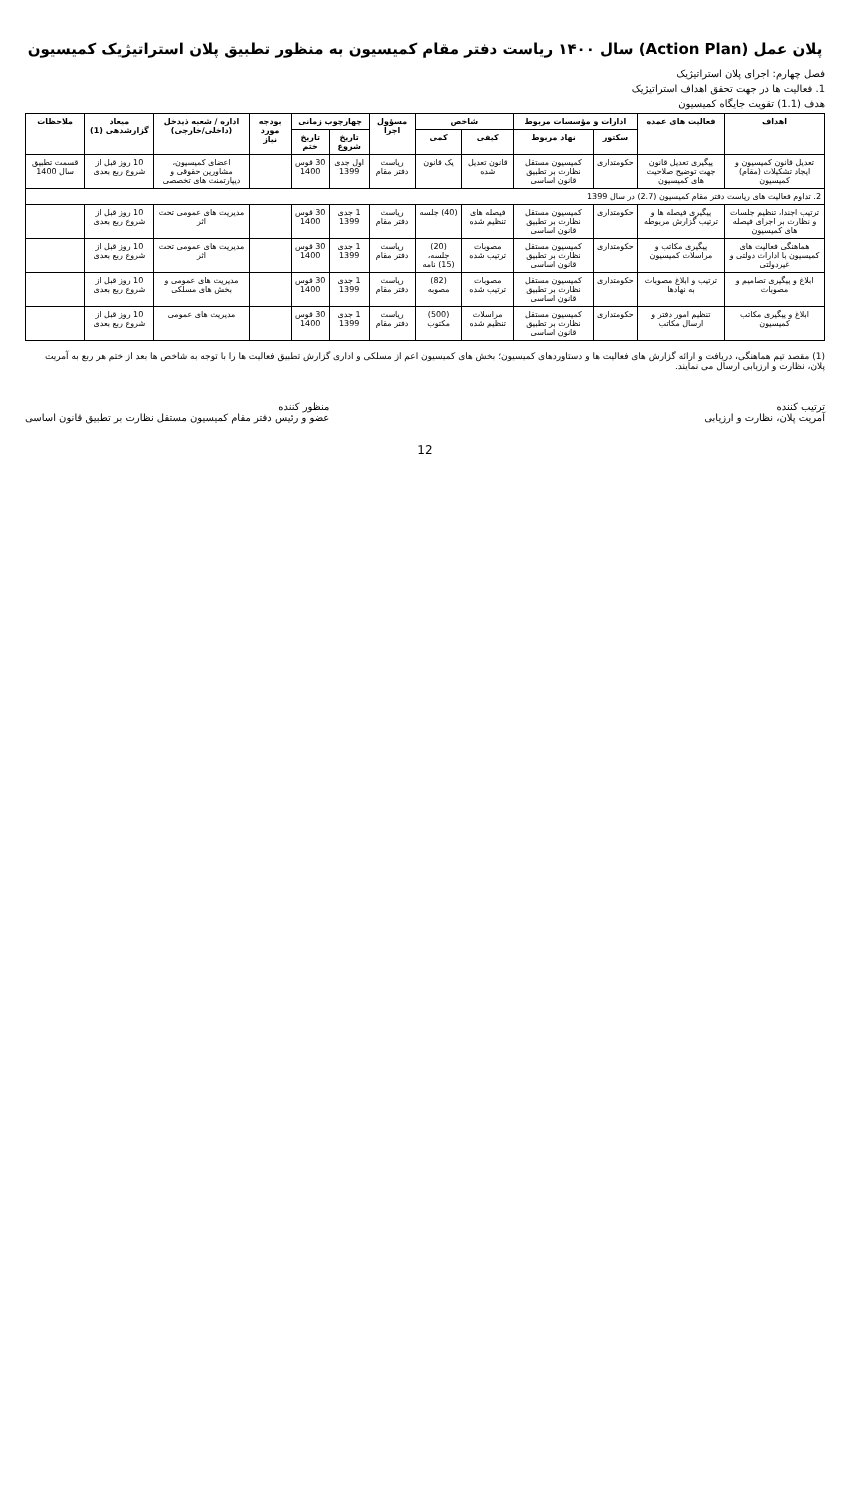پلان عمل (Action Plan) سال ۱۴۰۰ ریاست دفتر مقام کمیسیون به منظور تطبیق پلان استراتیژیک کمیسیون
فصل چهارم: اجرای پلان استراتیژیک
1. فعالیت ها در جهت تحقق اهداف استراتیژیک
هدف (1.1) تقویت جایگاه کمیسیون
| اهداف | فعالیت های عمده | ادارات و مؤسسات مربوط | | شاخص | | مسؤول اجرا | چهارچوب زمانی | | بودجه مورد نیاز | اداره / شعبه ذیدخل (داخلی/خارجی) | میعاد گزارشدهی (1) | ملاحظات |
| --- | --- | --- | --- | --- | --- | --- | --- | --- | --- | --- | --- | --- |
| | | سکتور | نهاد مربوط | کیفی | کمی | | تاریخ شروع | تاریخ ختم | | | | |
| تعدیل قانون کمیسیون و ایجاد تشکیلات (مقام) کمیسیون | پیگیری تعدیل قانون جهت توضیح صلاحیت های کمیسیون | حکومتداری | کمیسیون مستقل نظارت بر تطبیق قانون اساسی | قانون تعدیل شده | یک قانون | ریاست دفتر مقام | اول جدی 1399 | 30 قوس 1400 | | اعضای کمیسیون، مشاورین حقوقی و دیپارتمنت های تخصصی | 10 روز قبل از شروع ربع بعدی | قسمت تطبیق سال 1400 |
| 2. تداوم فعالیت های ریاست دفتر مقام کمیسیون (2.7) در سال 1399 | | | | | | | | | | | | |
| ترتیب اجندا، تنظیم جلسات و نظارت بر اجرای فیصله های کمیسیون | پیگیری فیصله ها و ترتیب گزارش مربوطه | حکومتداری | کمیسیون مستقل نظارت بر تطبیق قانون اساسی | فیصله های تنظیم شده | (40) جلسه | ریاست دفتر مقام | 1 جدی 1399 | 30 قوس 1400 | | مدیریت های عمومی تحت اثر | 10 روز قبل از شروع ربع بعدی | |
| هماهنگی فعالیت های کمیسیون با ادارات دولتی و غیردولتی | پیگیری مکاتب و مراسلات کمیسیون | حکومتداری | کمیسیون مستقل نظارت بر تطبیق قانون اساسی | مصوبات ترتیب شده | (20) جلسه، (15) نامه | ریاست دفتر مقام | 1 جدی 1399 | 30 قوس 1400 | | مدیریت های عمومی تحت اثر | 10 روز قبل از شروع ربع بعدی | |
| ابلاغ و پیگیری تصامیم و مصوبات | ترتیب و ابلاغ مصوبات به نهادها | حکومتداری | کمیسیون مستقل نظارت بر تطبیق قانون اساسی | مصوبات ترتیب شده | (82) مصوبه | ریاست دفتر مقام | 1 جدی 1399 | 30 قوس 1400 | | مدیریت های عمومی و بخش های مسلکی | 10 روز قبل از شروع ربع بعدی | |
| ابلاغ و پیگیری مکاتب کمیسیون | تنظیم امور دفتر و ارسال مکاتب | حکومتداری | کمیسیون مستقل نظارت بر تطبیق قانون اساسی | مراسلات تنظیم شده | (500) مکتوب | ریاست دفتر مقام | 1 جدی 1399 | 30 قوس 1400 | | مدیریت های عمومی | 10 روز قبل از شروع ربع بعدی | |
(1) مقصد تیم هماهنگی، دریافت و ارائه گزارش های فعالیت ها و دستاوردهای کمیسیون؛ بخش های کمیسیون اعم از مسلکی و اداری گزارش تطبیق فعالیت ها را با توجه به شاخص ها بعد از ختم هر ربع به آمریت پلان، نظارت و ارزیابی ارسال می نمایند.
ترتیب کننده
آمریت پلان، نظارت و ارزیابی
منظور کننده
عضو و رئیس دفتر مقام کمیسیون مستقل نظارت بر تطبیق قانون اساسی
12